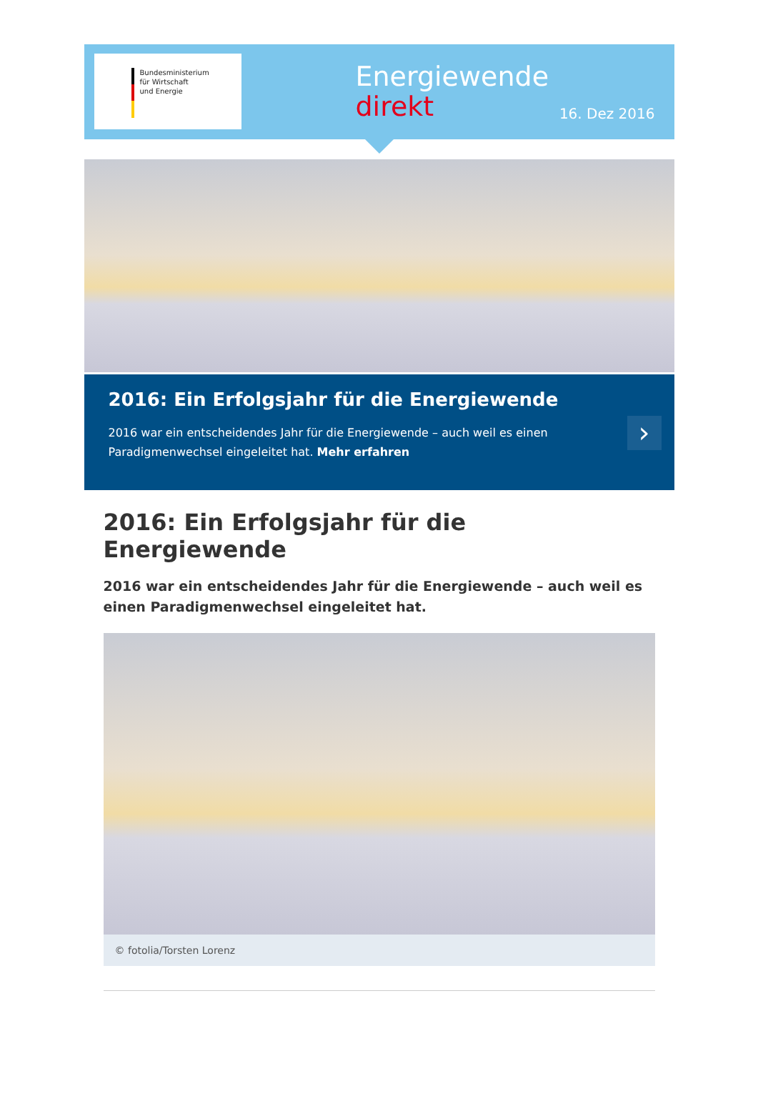Bundesministerium
für Wirtschaft
und Energie
Energiewende
direkt
16. Dez 2016
2016: Ein Erfolgsjahr für die Energiewende
2016 war ein entscheidendes Jahr für die Energiewende – auch weil es einen Paradigmenwechsel eingeleitet hat. Mehr erfahren
›
2016: Ein Erfolgsjahr für die Energiewende
2016 war ein entscheidendes Jahr für die Energiewende – auch weil es einen Paradigmenwechsel eingeleitet hat.
© fotolia/Torsten Lorenz